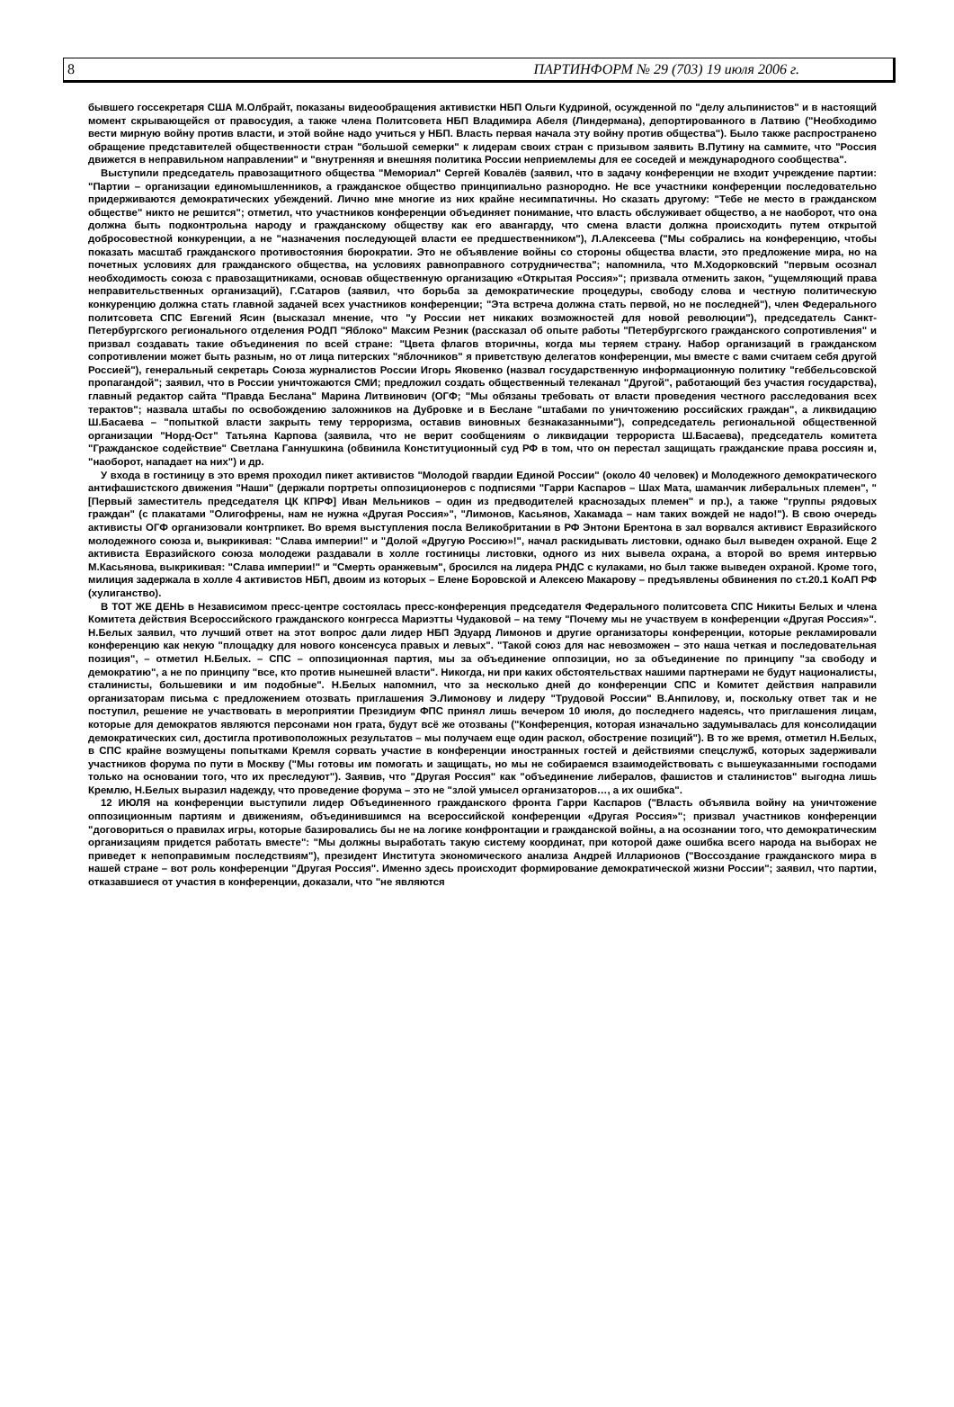8 ПАРТИНФОРМ № 29 (703) 19 июля 2006 г.
бывшего госсекретаря США М.Олбрайт, показаны видеообращения активистки НБП Ольги Кудриной, осужденной по "делу альпинистов" и в настоящий момент скрывающейся от правосудия, а также члена Политсовета НБП Владимира Абеля (Линдермана), депортированного в Латвию ("Необходимо вести мирную войну против власти, и этой войне надо учиться у НБП. Власть первая начала эту войну против общества"). Было также распространено обращение представителей общественности стран "большой семерки" к лидерам своих стран с призывом заявить В.Путину на саммите, что "Россия движется в неправильном направлении" и "внутренняя и внешняя политика России неприемлемы для ее соседей и международного сообщества".
Выступили председатель правозащитного общества "Мемориал" Сергей Ковалёв (заявил, что в задачу конференции не входит учреждение партии: "Партии – организации единомышленников, а гражданское общество принципиально разнородно. Не все участники конференции последовательно придерживаются демократических убеждений. Лично мне многие из них крайне несимпатичны. Но сказать другому: "Тебе не место в гражданском обществе" никто не решится"; отметил, что участников конференции объединяет понимание, что власть обслуживает общество, а не наоборот, что она должна быть подконтрольна народу и гражданскому обществу как его авангарду, что смена власти должна происходить путем открытой добросовестной конкуренции, а не "назначения последующей власти ее предшественником"), Л.Алексеева ("Мы собрались на конференцию, чтобы показать масштаб гражданского противостояния бюрократии. Это не объявление войны со стороны общества власти, это предложение мира, но на почетных условиях для гражданского общества, на условиях равноправного сотрудничества"; напомнила, что М.Ходорковский "первым осознал необходимость союза с правозащитниками, основав общественную организацию «Открытая Россия»"; призвала отменить закон, "ущемляющий права неправительственных организаций), Г.Сатаров (заявил, что борьба за демократические процедуры, свободу слова и честную политическую конкуренцию должна стать главной задачей всех участников конференции; "Эта встреча должна стать первой, но не последней"), член Федерального политсовета СПС Евгений Ясин (высказал мнение, что "у России нет никаких возможностей для новой революции"), председатель Санкт-Петербургского регионального отделения РОДП "Яблоко" Максим Резник (рассказал об опыте работы "Петербургского гражданского сопротивления" и призвал создавать такие объединения по всей стране: "Цвета флагов вторичны, когда мы теряем страну. Набор организаций в гражданском сопротивлении может быть разным, но от лица питерских "яблочников" я приветствую делегатов конференции, мы вместе с вами считаем себя другой Россией"), генеральный секретарь Союза журналистов России Игорь Яковенко (назвал государственную информационную политику "геббельсовской пропагандой"; заявил, что в России уничтожаются СМИ; предложил создать общественный телеканал "Другой", работающий без участия государства), главный редактор сайта "Правда Беслана" Марина Литвинович (ОГФ; "Мы обязаны требовать от власти проведения честного расследования всех терактов"; назвала штабы по освобождению заложников на Дубровке и в Беслане "штабами по уничтожению российских граждан", а ликвидацию Ш.Басаева – "попыткой власти закрыть тему терроризма, оставив виновных безнаказанными"), сопредседатель региональной общественной организации "Норд-Ост" Татьяна Карпова (заявила, что не верит сообщениям о ликвидации террориста Ш.Басаева), председатель комитета "Гражданское содействие" Светлана Ганнушкина (обвинила Конституционный суд РФ в том, что он перестал защищать гражданские права россиян и, "наоборот, нападает на них") и др.
У входа в гостиницу в это время проходил пикет активистов "Молодой гвардии Единой России" (около 40 человек) и Молодежного демократического антифашистского движения "Наши" (держали портреты оппозиционеров с подписями "Гарри Каспаров – Шах Мата, шаманчик либеральных племен", "[Первый заместитель председателя ЦК КПРФ] Иван Мельников – один из предводителей краснозадых племен" и пр.), а также "группы рядовых граждан" (с плакатами "Олигофрены, нам не нужна «Другая Россия»", "Лимонов, Касьянов, Хакамада – нам таких вождей не надо!"). В свою очередь активисты ОГФ организовали контрпикет. Во время выступления посла Великобритании в РФ Энтони Брентона в зал ворвался активист Евразийского молодежного союза и, выкрикивая: "Слава империи!" и "Долой «Другую Россию»!", начал раскидывать листовки, однако был выведен охраной. Еще 2 активиста Евразийского союза молодежи раздавали в холле гостиницы листовки, одного из них вывела охрана, а второй во время интервью М.Касьянова, выкрикивая: "Слава империи!" и "Смерть оранжевым", бросился на лидера РНДС с кулаками, но был также выведен охраной. Кроме того, милиция задержала в холле 4 активистов НБП, двоим из которых – Елене Боровской и Алексею Макарову – предъявлены обвинения по ст.20.1 КоАП РФ (хулиганство).
В ТОТ ЖЕ ДЕНЬ в Независимом пресс-центре состоялась пресс-конференция председателя Федерального политсовета СПС Никиты Белых и члена Комитета действия Всероссийского гражданского конгресса Мариэтты Чудаковой – на тему "Почему мы не участвуем в конференции «Другая Россия»". Н.Белых заявил, что лучший ответ на этот вопрос дали лидер НБП Эдуард Лимонов и другие организаторы конференции, которые рекламировали конференцию как некую "площадку для нового консенсуса правых и левых". "Такой союз для нас невозможен – это наша четкая и последовательная позиция", – отметил Н.Белых. – СПС – оппозиционная партия, мы за объединение оппозиции, но за объединение по принципу "за свободу и демократию", а не по принципу "все, кто против нынешней власти". Никогда, ни при каких обстоятельствах нашими партнерами не будут националисты, сталинисты, большевики и им подобные". Н.Белых напомнил, что за несколько дней до конференции СПС и Комитет действия направили организаторам письма с предложением отозвать приглашения Э.Лимонову и лидеру "Трудовой России" В.Анпилову, и, поскольку ответ так и не поступил, решение не участвовать в мероприятии Президиум ФПС принял лишь вечером 10 июля, до последнего надеясь, что приглашения лицам, которые для демократов являются персонами нон грата, будут всё же отозваны ("Конференция, которая изначально задумывалась для консолидации демократических сил, достигла противоположных результатов – мы получаем еще один раскол, обострение позиций"). В то же время, отметил Н.Белых, в СПС крайне возмущены попытками Кремля сорвать участие в конференции иностранных гостей и действиями спецслужб, которых задерживали участников форума по пути в Москву ("Мы готовы им помогать и защищать, но мы не собираемся взаимодействовать с вышеуказанными господами только на основании того, что их преследуют"). Заявив, что "Другая Россия" как "объединение либералов, фашистов и сталинистов" выгодна лишь Кремлю, Н.Белых выразил надежду, что проведение форума – это не "злой умысел организаторов…, а их ошибка".
12 ИЮЛЯ на конференции выступили лидер Объединенного гражданского фронта Гарри Каспаров ("Власть объявила войну на уничтожение оппозиционным партиям и движениям, объединившимся на всероссийской конференции «Другая Россия»"; призвал участников конференции "договориться о правилах игры, которые базировались бы не на логике конфронтации и гражданской войны, а на осознании того, что демократическим организациям придется работать вместе": "Мы должны выработать такую систему координат, при которой даже ошибка всего народа на выборах не приведет к непоправимым последствиям"), президент Института экономического анализа Андрей Илларионов ("Воссоздание гражданского мира в нашей стране – вот роль конференции "Другая Россия". Именно здесь происходит формирование демократической жизни России"; заявил, что партии, отказавшиеся от участия в конференции, доказали, что "не являются